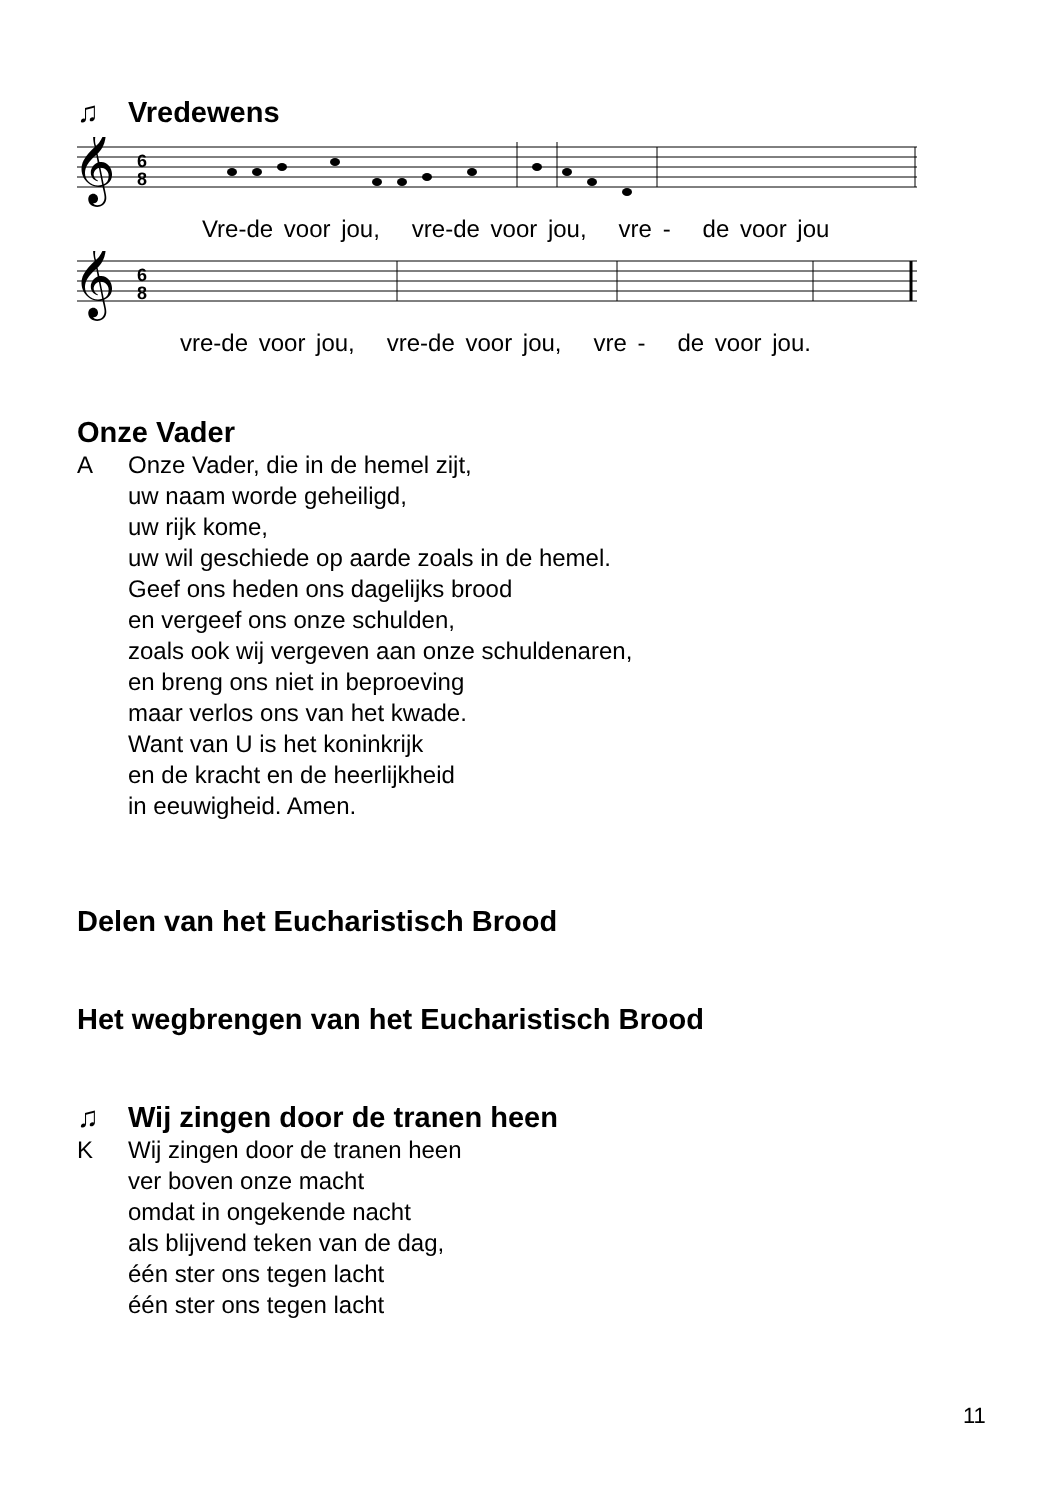♫ Vredewens
𝄞
6
8
Vre-de voor jou, vre-de voor jou, vre - de voor jou
𝄞
6
8
vre-de voor jou, vre-de voor jou, vre - de voor jou.
Onze Vader
A Onze Vader, die in de hemel zijt,
uw naam worde geheiligd,
uw rijk kome,
uw wil geschiede op aarde zoals in de hemel.
Geef ons heden ons dagelijks brood
en vergeef ons onze schulden,
zoals ook wij vergeven aan onze schuldenaren,
en breng ons niet in beproeving
maar verlos ons van het kwade.
Want van U is het koninkrijk
en de kracht en de heerlijkheid
in eeuwigheid. Amen.
Delen van het Eucharistisch Brood
Het wegbrengen van het Eucharistisch Brood
♫ Wij zingen door de tranen heen
K Wij zingen door de tranen heen
ver boven onze macht
omdat in ongekende nacht
als blijvend teken van de dag,
één ster ons tegen lacht
één ster ons tegen lacht
11